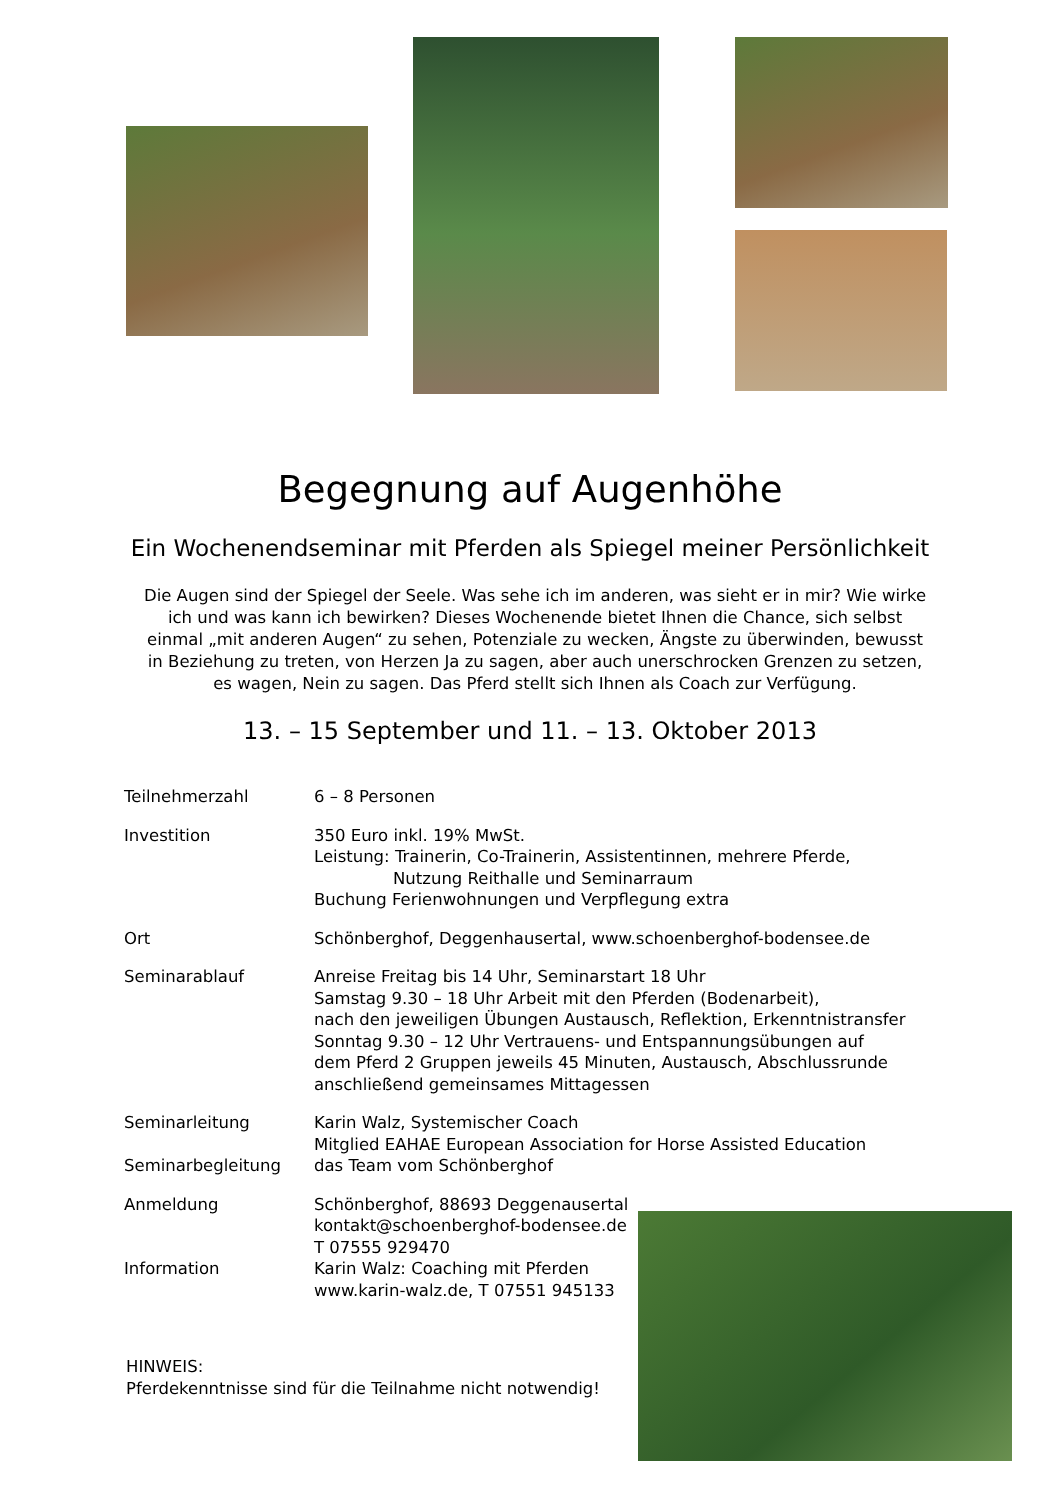Begegnung auf Augenhöhe
Ein Wochenendseminar mit Pferden als Spiegel meiner Persönlichkeit
Die Augen sind der Spiegel der Seele. Was sehe ich im anderen, was sieht er in mir? Wie wirke ich und was kann ich bewirken? Dieses Wochenende bietet Ihnen die Chance, sich selbst einmal „mit anderen Augen“ zu sehen, Potenziale zu wecken, Ängste zu überwinden, bewusst in Beziehung zu treten, von Herzen Ja zu sagen, aber auch unerschrocken Grenzen zu setzen, es wagen, Nein zu sagen. Das Pferd stellt sich Ihnen als Coach zur Verfügung.
13. – 15 September und 11. – 13. Oktober 2013
| Teilnehmerzahl | 6 – 8 Personen |
| Investition | 350 Euro inkl. 19% MwSt. Leistung: Trainerin, Co-Trainerin, Assistentinnen, mehrere Pferde, Nutzung Reithalle und Seminarraum Buchung Ferienwohnungen und Verpflegung extra |
| Ort | Schönberghof, Deggenhausertal, www.schoenberghof-bodensee.de |
| Seminarablauf | Anreise Freitag bis 14 Uhr, Seminarstart 18 Uhr Samstag 9.30 – 18 Uhr Arbeit mit den Pferden (Bodenarbeit), nach den jeweiligen Übungen Austausch, Reflektion, Erkenntnistransfer Sonntag 9.30 – 12 Uhr Vertrauens- und Entspannungsübungen auf dem Pferd 2 Gruppen jeweils 45 Minuten, Austausch, Abschlussrunde anschließend gemeinsames Mittagessen |
| Seminarleitung | Karin Walz, Systemischer Coach Mitglied EAHAE European Association for Horse Assisted Education |
| Seminarbegleitung | das Team vom Schönberghof |
| Anmeldung | Schönberghof, 88693 Deggenausertal kontakt@schoenberghof-bodensee.de T 07555 929470 |
| Information | Karin Walz: Coaching mit Pferden www.karin-walz.de, T 07551 945133 |
HINWEIS:
Pferdekenntnisse sind für die Teilnahme nicht notwendig!